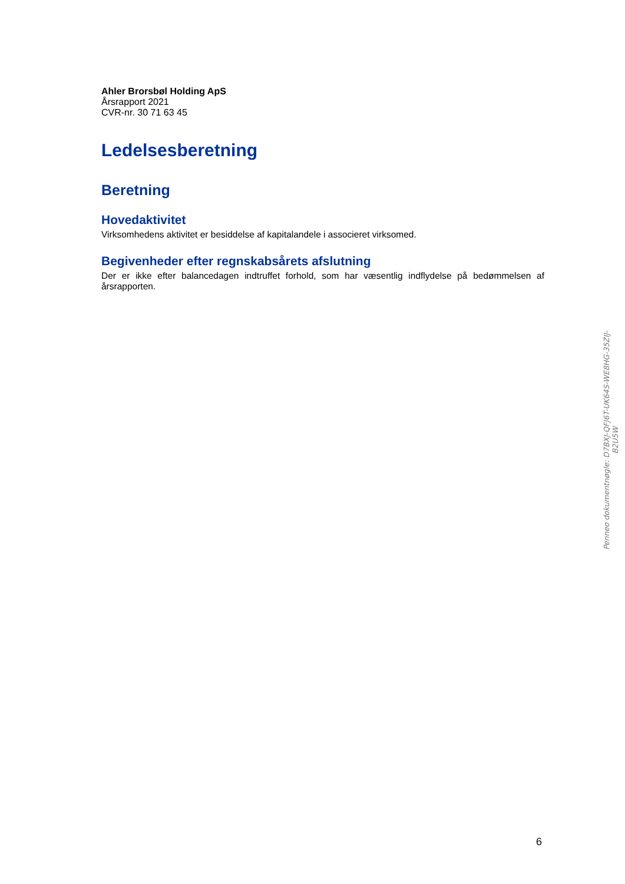Ahler Brorsbøl Holding ApS
Årsrapport 2021
CVR-nr. 30 71 63 45
Ledelsesberetning
Beretning
Hovedaktivitet
Virksomhedens aktivitet er besiddelse af kapitalandele i associeret virksomed.
Begivenheder efter regnskabsårets afslutning
Der er ikke efter balancedagen indtruffet forhold, som har væsentlig indflydelse på bedømmelsen af årsrapporten.
Penneo dokumentnøgle: D7BXJ-QFJ6T-UK64S-WE8HG-35ZIJ-B2U5W
6